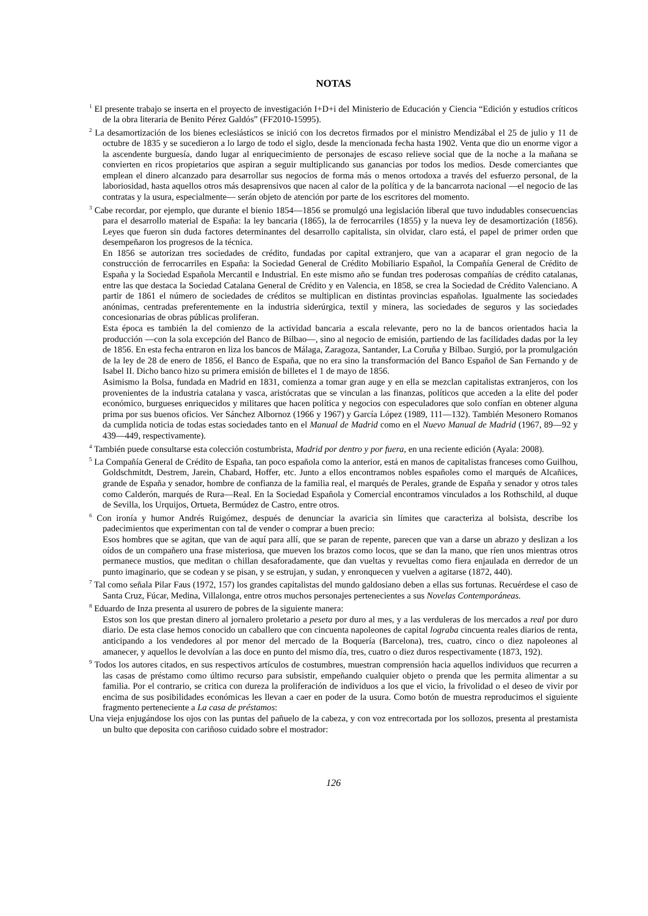NOTAS
<sup>1</sup> El presente trabajo se inserta en el proyecto de investigación I+D+i del Ministerio de Educación y Ciencia “Edición y estudios críticos de la obra literaria de Benito Pérez Galdós” (FF2010-15995).
<sup>2</sup> La desamortización de los bienes eclesiásticos se inició con los decretos firmados por el ministro Mendizábal el 25 de julio y 11 de octubre de 1835 y se sucedieron a lo largo de todo el siglo, desde la mencionada fecha hasta 1902. Venta que dio un enorme vigor a la ascendente burguesía, dando lugar al enriquecimiento de personajes de escaso relieve social que de la noche a la mañana se convierten en ricos propietarios que aspiran a seguir multiplicando sus ganancias por todos los medios. Desde comerciantes que emplean el dinero alcanzado para desarrollar sus negocios de forma más o menos ortodoxa a través del esfuerzo personal, de la laboriosidad, hasta aquellos otros más desaprensivos que nacen al calor de la política y de la bancarrota nacional —el negocio de las contratas y la usura, especialmente— serán objeto de atención por parte de los escritores del momento.
<sup>3</sup> Cabe recordar, por ejemplo, que durante el bienio 1854—1856 se promulgó una legislación liberal que tuvo indudables consecuencias para el desarrollo material de España: la ley bancaria (1865), la de ferrocarriles (1855) y la nueva ley de desamortización (1856). Leyes que fueron sin duda factores determinantes del desarrollo capitalista, sin olvidar, claro está, el papel de primer orden que desempeñaron los progresos de la técnica.
En 1856 se autorizan tres sociedades de crédito, fundadas por capital extranjero, que van a acaparar el gran negocio de la construcción de ferrocarriles en España: la Sociedad General de Crédito Mobiliario Español, la Compañía General de Crédito de España y la Sociedad Española Mercantil e Industrial. En este mismo año se fundan tres poderosas compañías de crédito catalanas, entre las que destaca la Sociedad Catalana General de Crédito y en Valencia, en 1858, se crea la Sociedad de Crédito Valenciano. A partir de 1861 el número de sociedades de créditos se multiplican en distintas provincias españolas. Igualmente las sociedades anónimas, centradas preferentemente en la industria siderúrgica, textil y minera, las sociedades de seguros y las sociedades concesionarias de obras públicas proliferan.
Esta época es también la del comienzo de la actividad bancaria a escala relevante, pero no la de bancos orientados hacia la producción —con la sola excepción del Banco de Bilbao—, sino al negocio de emisión, partiendo de las facilidades dadas por la ley de 1856. En esta fecha entraron en liza los bancos de Málaga, Zaragoza, Santander, La Coruña y Bilbao. Surgió, por la promulgación de la ley de 28 de enero de 1856, el Banco de España, que no era sino la transformación del Banco Español de San Fernando y de Isabel II. Dicho banco hizo su primera emisión de billetes el 1 de mayo de 1856.
Asimismo la Bolsa, fundada en Madrid en 1831, comienza a tomar gran auge y en ella se mezclan capitalistas extranjeros, con los provenientes de la industria catalana y vasca, aristócratas que se vinculan a las finanzas, políticos que acceden a la elite del poder económico, burgueses enriquecidos y militares que hacen política y negocios con especuladores que solo confían en obtener alguna prima por sus buenos oficios. Ver Sánchez Albornoz (1966 y 1967) y García López (1989, 111—132). También Mesonero Romanos da cumplida noticia de todas estas sociedades tanto en el Manual de Madrid como en el Nuevo Manual de Madrid (1967, 89—92 y 439—449, respectivamente).
<sup>4</sup> También puede consultarse esta colección costumbrista, Madrid por dentro y por fuera, en una reciente edición (Ayala: 2008).
<sup>5</sup> La Compañía General de Crédito de España, tan poco española como la anterior, está en manos de capitalistas franceses como Guilhou, Goldschmitdt, Destrem, Jarein, Chabard, Hoffer, etc. Junto a ellos encontramos nobles españoles como el marqués de Alcañices, grande de España y senador, hombre de confianza de la familia real, el marqués de Perales, grande de España y senador y otros tales como Calderón, marqués de Rura—Real. En la Sociedad Española y Comercial encontramos vinculados a los Rothschild, al duque de Sevilla, los Urquijos, Ortueta, Bermúdez de Castro, entre otros.
<sup>6</sup> Con ironía y humor Andrés Ruigómez, después de denunciar la avaricia sin límites que caracteriza al bolsista, describe los padecimientos que experimentan con tal de vender o comprar a buen precio:
Esos hombres que se agitan, que van de aquí para allí, que se paran de repente, parecen que van a darse un abrazo y deslizan a los oídos de un compañero una frase misteriosa, que mueven los brazos como locos, que se dan la mano, que ríen unos mientras otros permanece mustios, que meditan o chillan desaforadamente, que dan vueltas y revueltas como fiera enjaulada en derredor de un punto imaginario, que se codean y se pisan, y se estrujan, y sudan, y enronquecen y vuelven a agitarse (1872, 440).
<sup>7</sup> Tal como señala Pilar Faus (1972, 157) los grandes capitalistas del mundo galdosiano deben a ellas sus fortunas. Recuérdese el caso de Santa Cruz, Fúcar, Medina, Villalonga, entre otros muchos personajes pertenecientes a sus Novelas Contemporáneas.
<sup>8</sup> Eduardo de Inza presenta al usurero de pobres de la siguiente manera:
Estos son los que prestan dinero al jornalero proletario a peseta por duro al mes, y a las verduleras de los mercados a real por duro diario. De esta clase hemos conocido un caballero que con cincuenta napoleones de capital lograba cincuenta reales diarios de renta, anticipando a los vendedores al por menor del mercado de la Boquería (Barcelona), tres, cuatro, cinco o diez napoleones al amanecer, y aquellos le devolvían a las doce en punto del mismo día, tres, cuatro o diez duros respectivamente (1873, 192).
<sup>9</sup> Todos los autores citados, en sus respectivos artículos de costumbres, muestran comprensión hacia aquellos individuos que recurren a las casas de préstamo como último recurso para subsistir, empeñando cualquier objeto o prenda que les permita alimentar a su familia. Por el contrario, se critica con dureza la proliferación de individuos a los que el vicio, la frivolidad o el deseo de vivir por encima de sus posibilidades económicas les llevan a caer en poder de la usura. Como botón de muestra reproducimos el siguiente fragmento perteneciente a La casa de préstamos:
Una vieja enjugándose los ojos con las puntas del pañuelo de la cabeza, y con voz entrecortada por los sollozos, presenta al prestamista un bulto que deposita con cariñoso cuidado sobre el mostrador:
126